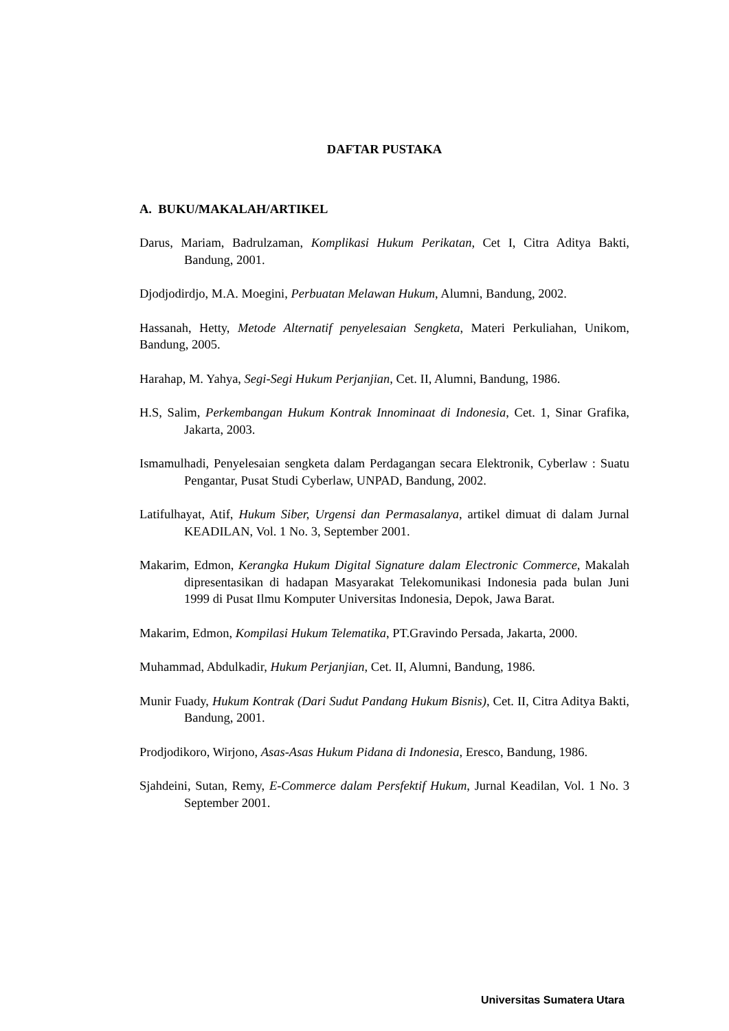DAFTAR PUSTAKA
A. BUKU/MAKALAH/ARTIKEL
Darus, Mariam, Badrulzaman, Komplikasi Hukum Perikatan, Cet I, Citra Aditya Bakti, Bandung, 2001.
Djodjodirdjo, M.A. Moegini, Perbuatan Melawan Hukum, Alumni, Bandung, 2002.
Hassanah, Hetty, Metode Alternatif penyelesaian Sengketa, Materi Perkuliahan, Unikom, Bandung, 2005.
Harahap, M. Yahya, Segi-Segi Hukum Perjanjian, Cet. II, Alumni, Bandung, 1986.
H.S, Salim, Perkembangan Hukum Kontrak Innominaat di Indonesia, Cet. 1, Sinar Grafika, Jakarta, 2003.
Ismamulhadi, Penyelesaian sengketa dalam Perdagangan secara Elektronik, Cyberlaw : Suatu Pengantar, Pusat Studi Cyberlaw, UNPAD, Bandung, 2002.
Latifulhayat, Atif, Hukum Siber, Urgensi dan Permasalanya, artikel dimuat di dalam Jurnal KEADILAN, Vol. 1 No. 3, September 2001.
Makarim, Edmon, Kerangka Hukum Digital Signature dalam Electronic Commerce, Makalah dipresentasikan di hadapan Masyarakat Telekomunikasi Indonesia pada bulan Juni 1999 di Pusat Ilmu Komputer Universitas Indonesia, Depok, Jawa Barat.
Makarim, Edmon, Kompilasi Hukum Telematika, PT.Gravindo Persada, Jakarta, 2000.
Muhammad, Abdulkadir, Hukum Perjanjian, Cet. II, Alumni, Bandung, 1986.
Munir Fuady, Hukum Kontrak (Dari Sudut Pandang Hukum Bisnis), Cet. II, Citra Aditya Bakti, Bandung, 2001.
Prodjodikoro, Wirjono, Asas-Asas Hukum Pidana di Indonesia, Eresco, Bandung, 1986.
Sjahdeini, Sutan, Remy, E-Commerce dalam Persfektif Hukum, Jurnal Keadilan, Vol. 1 No. 3 September 2001.
Universitas Sumatera Utara